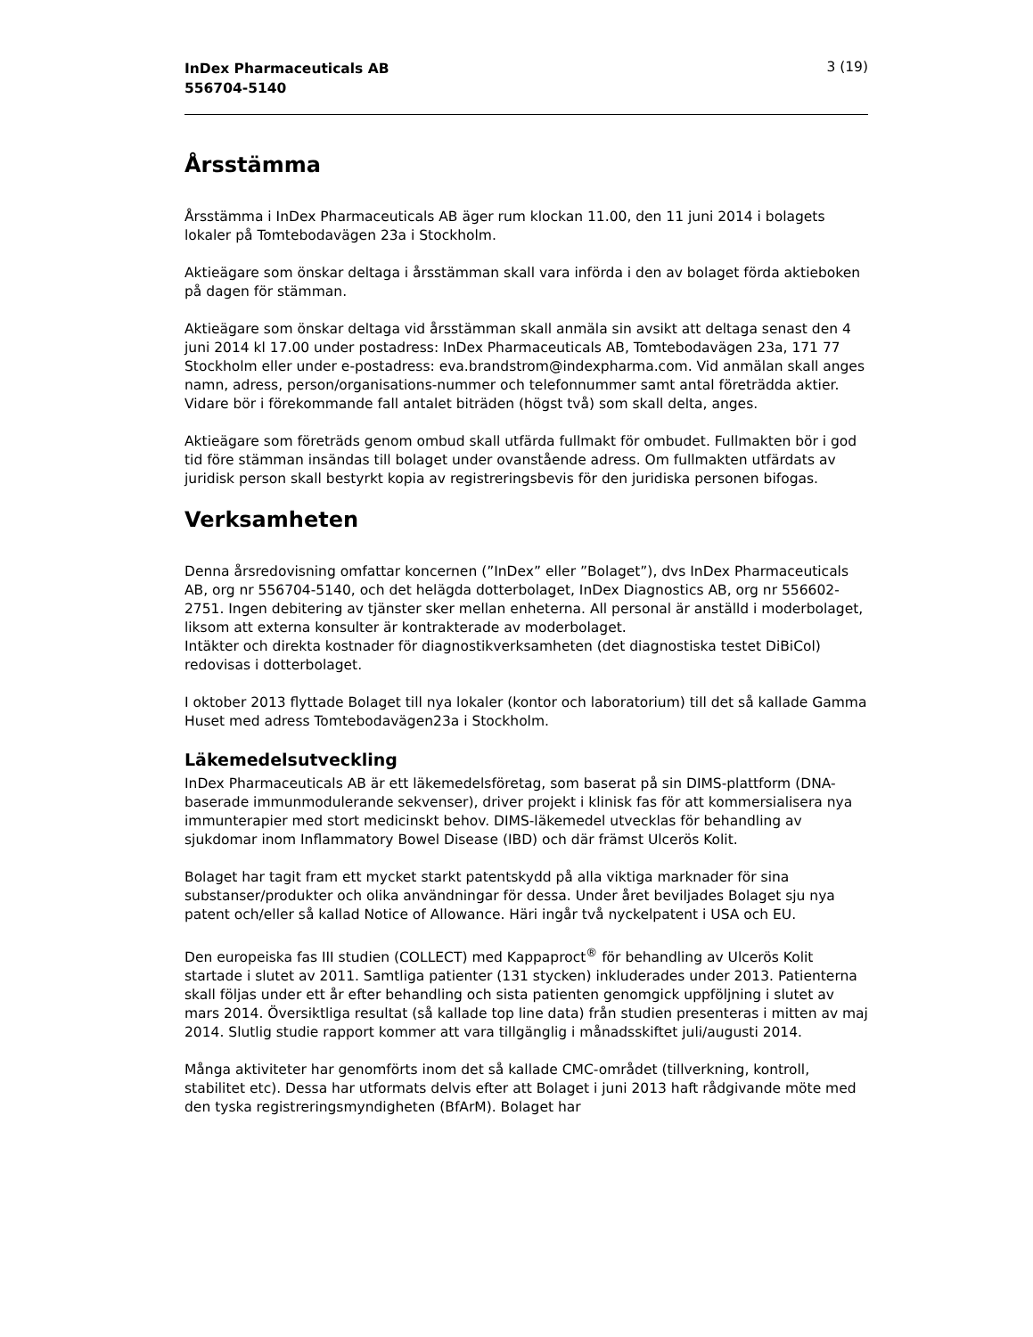InDex Pharmaceuticals AB
556704-5140 3 (19)
Årsstämma
Årsstämma i InDex Pharmaceuticals AB äger rum klockan 11.00, den 11 juni 2014 i bolagets lokaler på Tomtebodavägen 23a i Stockholm.
Aktieägare som önskar deltaga i årsstämman skall vara införda i den av bolaget förda aktieboken på dagen för stämman.
Aktieägare som önskar deltaga vid årsstämman skall anmäla sin avsikt att deltaga senast den 4 juni 2014 kl 17.00 under postadress: InDex Pharmaceuticals AB, Tomtebodavägen 23a, 171 77 Stockholm eller under e-postadress: eva.brandstrom@indexpharma.com. Vid anmälan skall anges namn, adress, person/organisations-nummer och telefonnummer samt antal företrädda aktier. Vidare bör i förekommande fall antalet biträden (högst två) som skall delta, anges.
Aktieägare som företräds genom ombud skall utfärda fullmakt för ombudet. Fullmakten bör i god tid före stämman insändas till bolaget under ovanstående adress. Om fullmakten utfärdats av juridisk person skall bestyrkt kopia av registreringsbevis för den juridiska personen bifogas.
Verksamheten
Denna årsredovisning omfattar koncernen (”InDex” eller ”Bolaget”), dvs InDex Pharmaceuticals AB, org nr 556704-5140, och det helägda dotterbolaget, InDex Diagnostics AB, org nr 556602-2751. Ingen debitering av tjänster sker mellan enheterna. All personal är anställd i moderbolaget, liksom att externa konsulter är kontrakterade av moderbolaget.
Intäkter och direkta kostnader för diagnostikverksamheten (det diagnostiska testet DiBiCol) redovisas i dotterbolaget.
I oktober 2013 flyttade Bolaget till nya lokaler (kontor och laboratorium) till det så kallade Gamma Huset med adress Tomtebodavägen23a i Stockholm.
Läkemedelsutveckling
InDex Pharmaceuticals AB är ett läkemedelsföretag, som baserat på sin DIMS-plattform (DNA-baserade immunmodulerande sekvenser), driver projekt i klinisk fas för att kommersialisera nya immunterapier med stort medicinskt behov. DIMS-läkemedel utvecklas för behandling av sjukdomar inom Inflammatory Bowel Disease (IBD) och där främst Ulcerös Kolit.
Bolaget har tagit fram ett mycket starkt patentskydd på alla viktiga marknader för sina substanser/produkter och olika användningar för dessa. Under året beviljades Bolaget sju nya patent och/eller så kallad Notice of Allowance. Häri ingår två nyckelpatent i USA och EU.
Den europeiska fas III studien (COLLECT) med Kappaproct<sup>®</sup> för behandling av Ulcerös Kolit startade i slutet av 2011. Samtliga patienter (131 stycken) inkluderades under 2013. Patienterna skall följas under ett år efter behandling och sista patienten genomgick uppföljning i slutet av mars 2014. Översiktliga resultat (så kallade top line data) från studien presenteras i mitten av maj 2014. Slutlig studie rapport kommer att vara tillgänglig i månadsskiftet juli/augusti 2014.
Många aktiviteter har genomförts inom det så kallade CMC-området (tillverkning, kontroll, stabilitet etc). Dessa har utformats delvis efter att Bolaget i juni 2013 haft rådgivande möte med den tyska registreringsmyndigheten (BfArM). Bolaget har